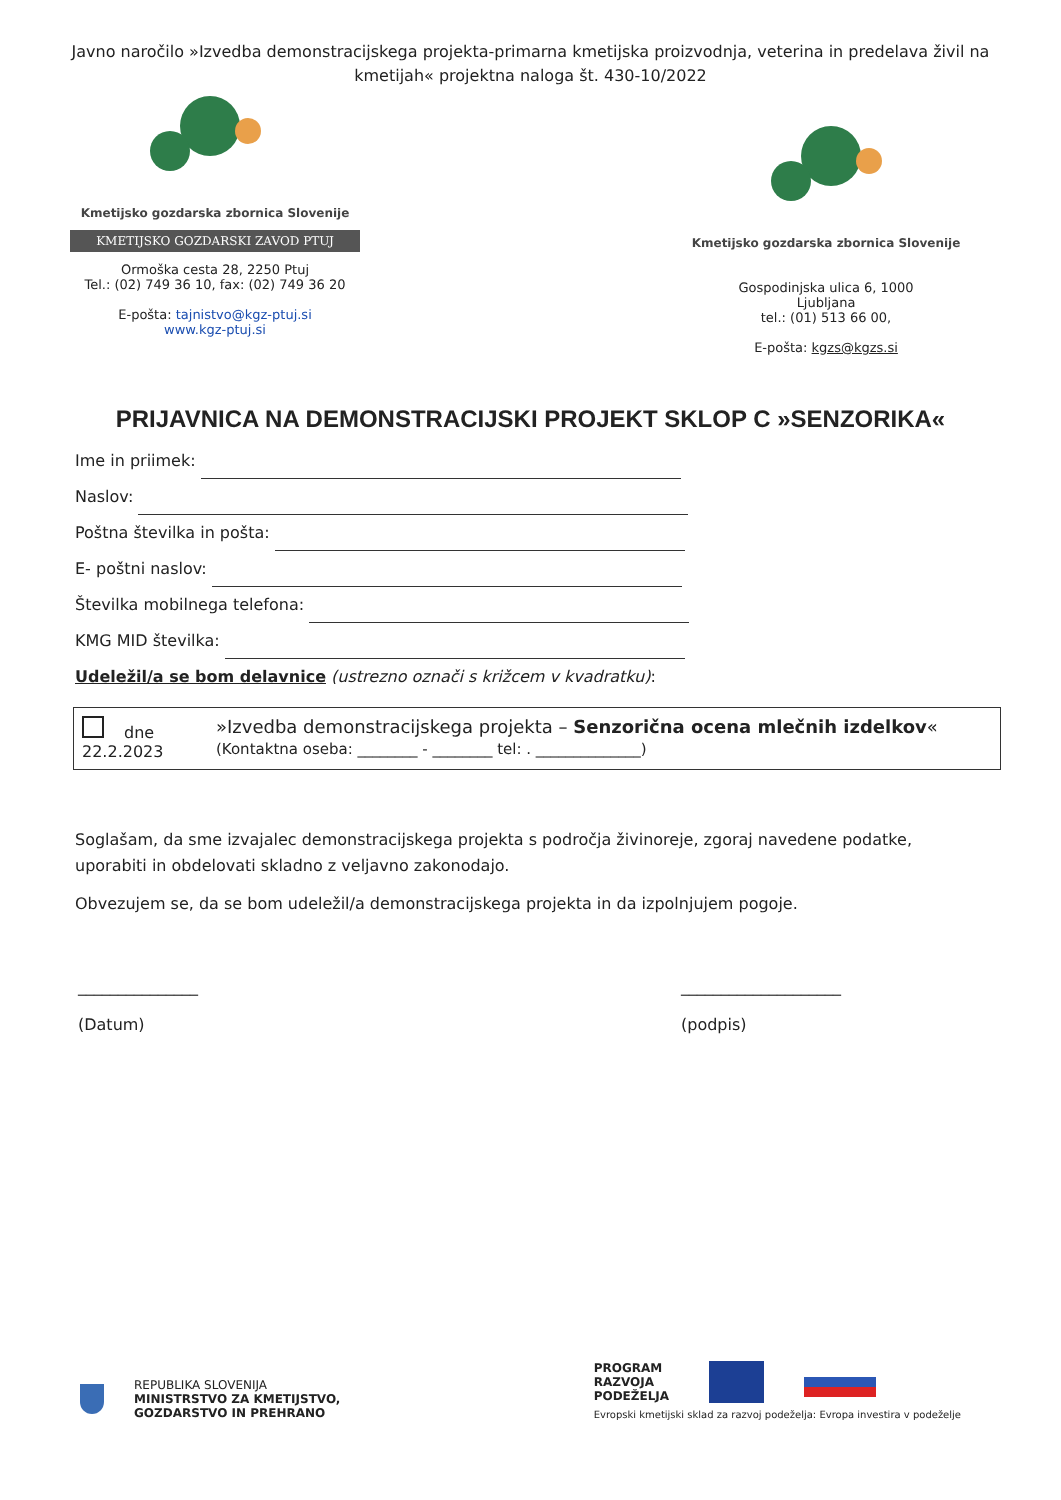Javno naročilo »Izvedba demonstracijskega projekta-primarna kmetijska proizvodnja, veterina in predelava živil na kmetijah« projektna naloga št. 430-10/2022
Kmetijsko gozdarska zbornica Slovenije
KMETIJSKO GOZDARSKI ZAVOD PTUJ
Ormoška cesta 28, 2250 Ptuj
Tel.: (02) 749 36 10, fax: (02) 749 36 20
E-pošta: tajnistvo@kgz-ptuj.si
www.kgz-ptuj.si
Kmetijsko gozdarska zbornica Slovenije
Gospodinjska ulica 6, 1000
Ljubljana
tel.: (01) 513 66 00,
E-pošta: kgzs@kgzs.si
PRIJAVNICA NA DEMONSTRACIJSKI PROJEKT SKLOP C »SENZORIKA«
Ime in priimek:
Naslov:
Poštna številka in pošta:
E- poštni naslov:
Številka mobilnega telefona:
KMG MID številka:
Udeležil/a se bom delavnice (ustrezno označi s križcem v kvadratku):
dne 22.2.2023 »Izvedba demonstracijskega projekta – Senzorična ocena mlečnih izdelkov« (Kontaktna oseba: ________ - ________ tel: . ______________)
Soglašam, da sme izvajalec demonstracijskega projekta s področja živinoreje, zgoraj navedene podatke, uporabiti in obdelovati skladno z veljavno zakonodajo.
Obvezujem se, da se bom udeležil/a demonstracijskega projekta in da izpolnjujem pogoje.
_______________
(Datum)
____________________
(podpis)
REPUBLIKA SLOVENIJA
MINISTRSTVO ZA KMETIJSTVO,
GOZDARSTVO IN PREHRANO
PROGRAM
RAZVOJA
PODEŽELJA
Evropski kmetijski sklad za razvoj podeželja: Evropa investira v podeželje